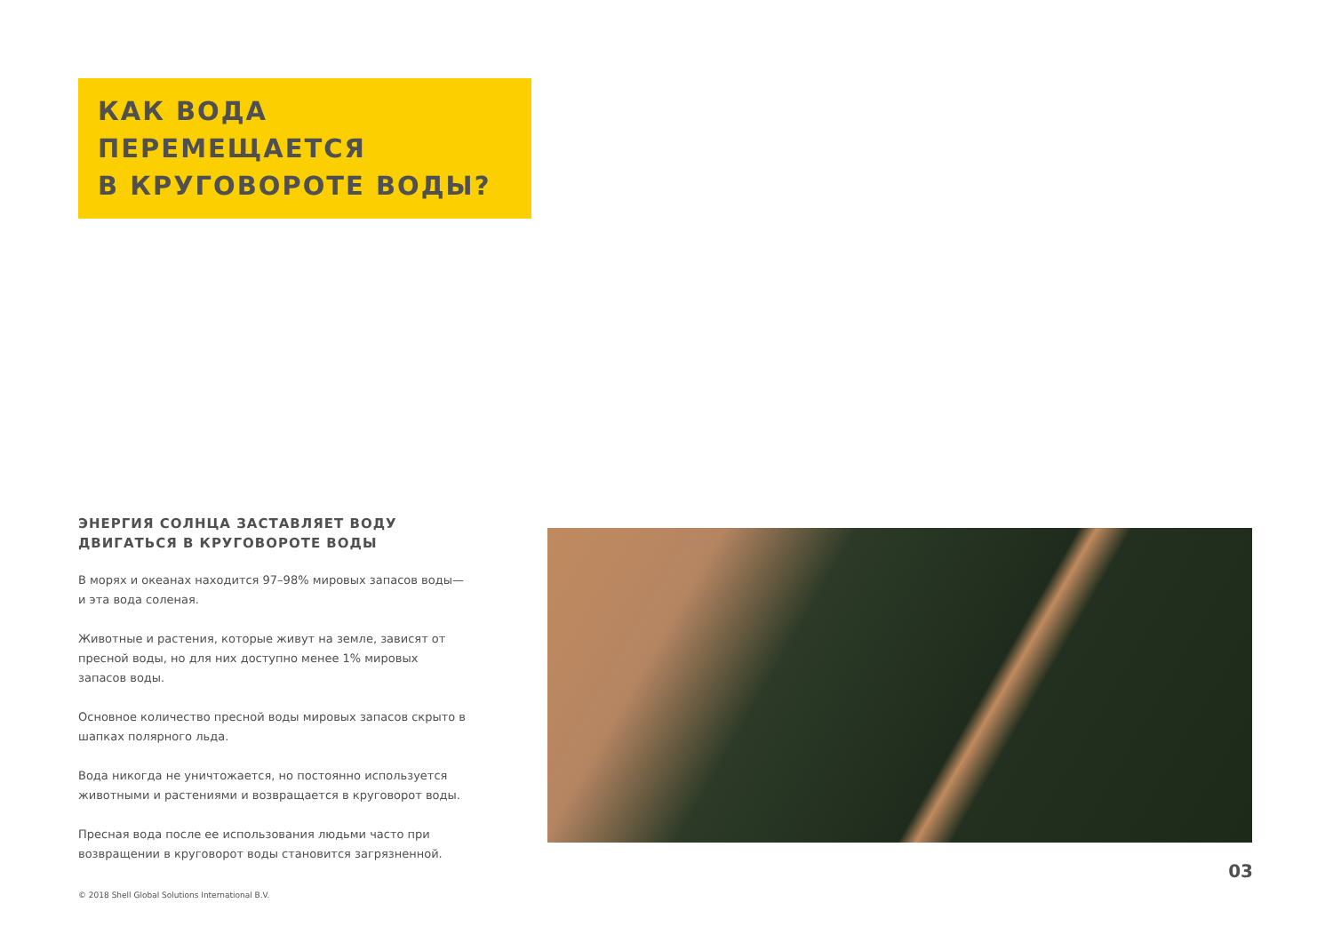КАК ВОДА ПЕРЕМЕЩАЕТСЯ
В КРУГОВОРОТЕ ВОДЫ?
ЭНЕРГИЯ СОЛНЦА ЗАСТАВЛЯЕТ ВОДУ ДВИГАТЬСЯ В КРУГОВОРОТЕ ВОДЫ
В морях и океанах находится 97–98% мировых запасов воды— и эта вода соленая.
Животные и растения, которые живут на земле, зависят от пресной воды, но для них доступно менее 1% мировых запасов воды.
Основное количество пресной воды мировых запасов скрыто в шапках полярного льда.
Вода никогда не уничтожается, но постоянно используется животными и растениями и возвращается в круговорот воды.
Пресная вода после ее использования людьми часто при возвращении в круговорот воды становится загрязненной.
03
© 2018 Shell Global Solutions International B.V.